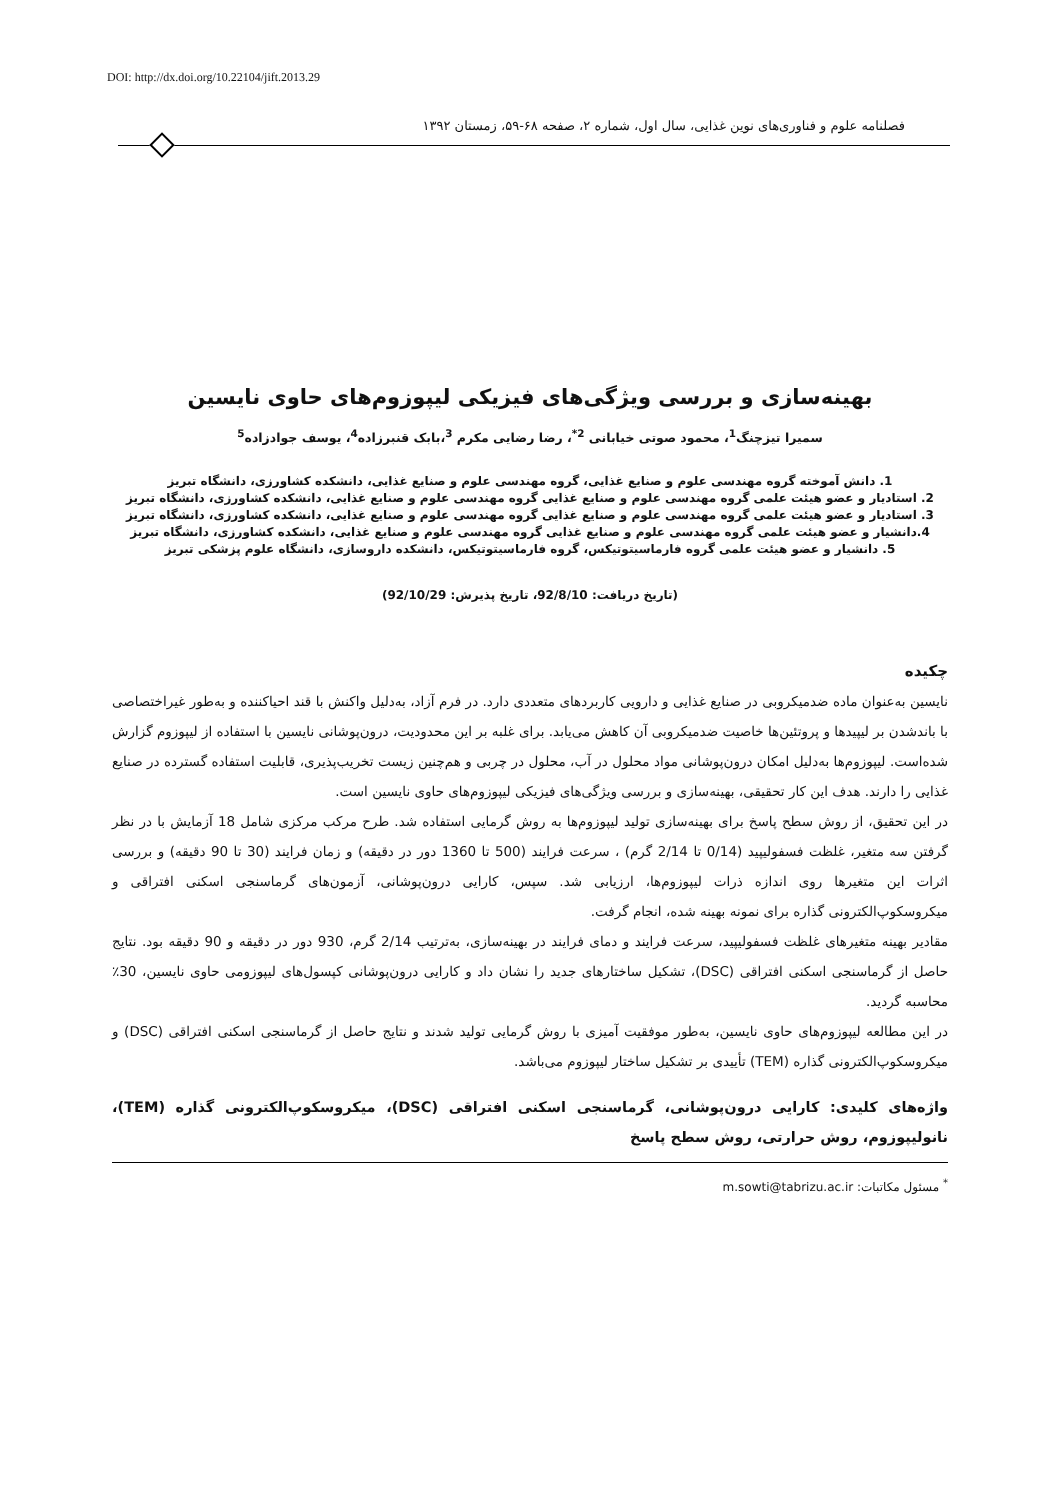DOI: http://dx.doi.org/10.22104/jift.2013.29
فصلنامه علوم و فناوری‌های نوین غذایی، سال اول، شماره ۲، صفحه ۶۸-۵۹، زمستان ۱۳۹۲
بهینه‌سازی و بررسی ویژگی‌های فیزیکی لیپوزوم‌های حاوی نایسین
سمیرا تیزچنگ<sup>1</sup>، محمود صوتی خیابانی <sup>2*</sup>، رضا رضایی مکرم <sup>3</sup>،بابک قنبرزاده<sup>4</sup>، یوسف جوادزاده<sup>5</sup>
1. دانش آموخته گروه مهندسی علوم و صنایع غذایی، گروه مهندسی علوم و صنایع غذایی، دانشکده کشاورزی، دانشگاه تبریز
2. استادیار و عضو هیئت علمی گروه مهندسی علوم و صنایع غذایی گروه مهندسی علوم و صنایع غذایی، دانشکده کشاورزی، دانشگاه تبریز
3. استادیار و عضو هیئت علمی گروه مهندسی علوم و صنایع غذایی گروه مهندسی علوم و صنایع غذایی، دانشکده کشاورزی، دانشگاه تبریز
4.دانشیار و عضو هیئت علمی گروه مهندسی علوم و صنایع غذایی گروه مهندسی علوم و صنایع غذایی، دانشکده کشاورزی، دانشگاه تبریز
5. دانشیار و عضو هیئت علمی گروه فارماسیتوتیکس، گروه فارماسیتوتیکس، دانشکده داروسازی، دانشگاه علوم پزشکی تبریز
(تاریخ دریافت: 92/8/10، تاریخ پذیرش: 92/10/29)
چکیده
نایسین به‌عنوان ماده ضدمیکروبی در صنایع غذایی و دارویی کاربردهای متعددی دارد. در فرم آزاد، به‌دلیل واکنش با قند احیاکننده و به‌طور غیراختصاصی با باندشدن بر لیپیدها و پروتئین‌ها خاصیت ضدمیکروبی آن کاهش می‌یابد. برای غلبه بر این محدودیت، درون‌پوشانی نایسین با استفاده از لیپوزوم گزارش شده‌است. لیپوزوم‌ها به‌دلیل امکان درون‌پوشانی مواد محلول در آب، محلول در چربی و هم‌چنین زیست تخریب‌پذیری، قابلیت استفاده گسترده در صنایع غذایی را دارند. هدف این کار تحقیقی، بهینه‌سازی و بررسی ویژگی‌های فیزیکی لیپوزوم‌های حاوی نایسین است.
در این تحقیق، از روش سطح پاسخ برای بهینه‌سازی تولید لیپوزوم‌ها به روش گرمایی استفاده شد. طرح مرکب مرکزی شامل 18 آزمایش با در نظر گرفتن سه متغیر، غلظت فسفولیپید (0/14 تا 2/14 گرم) ، سرعت فرایند (500 تا 1360 دور در دقیقه) و زمان فرایند (30 تا 90 دقیقه) و بررسی اثرات این متغیرها روی اندازه ذرات لیپوزوم‌ها، ارزیابی شد. سپس، کارایی درون‌پوشانی، آزمون‌های گرماسنجی اسکنی افتراقی و میکروسکوپ‌الکترونی گذاره برای نمونه بهینه شده، انجام گرفت.
مقادیر بهینه متغیرهای غلظت فسفولیپید، سرعت فرایند و دمای فرایند در بهینه‌سازی، به‌ترتیب 2/14 گرم، 930 دور در دقیقه و 90 دقیقه بود. نتایج حاصل از گرماسنجی اسکنی افتراقی (DSC)، تشکیل ساختارهای جدید را نشان داد و کارایی درون‌پوشانی کپسول‌های لیپوزومی حاوی نایسین، 30٪ محاسبه گردید.
در این مطالعه لیپوزوم‌های حاوی نایسین، به‌طور موفقیت آمیزی با روش گرمایی تولید شدند و نتایج حاصل از گرماسنجی اسکنی افتراقی (DSC) و میکروسکوپ‌الکترونی گذاره (TEM) تأییدی بر تشکیل ساختار لیپوزوم می‌باشد.
واژه‌های کلیدی: کارایی درون‌پوشانی، گرماسنجی اسکنی افتراقی (DSC)، میکروسکوپ‌الکترونی گذاره (TEM)، نانولیپوزوم، روش حرارتی، روش سطح پاسخ
<sup>*</sup> مسئول مکاتبات: m.sowti@tabrizu.ac.ir